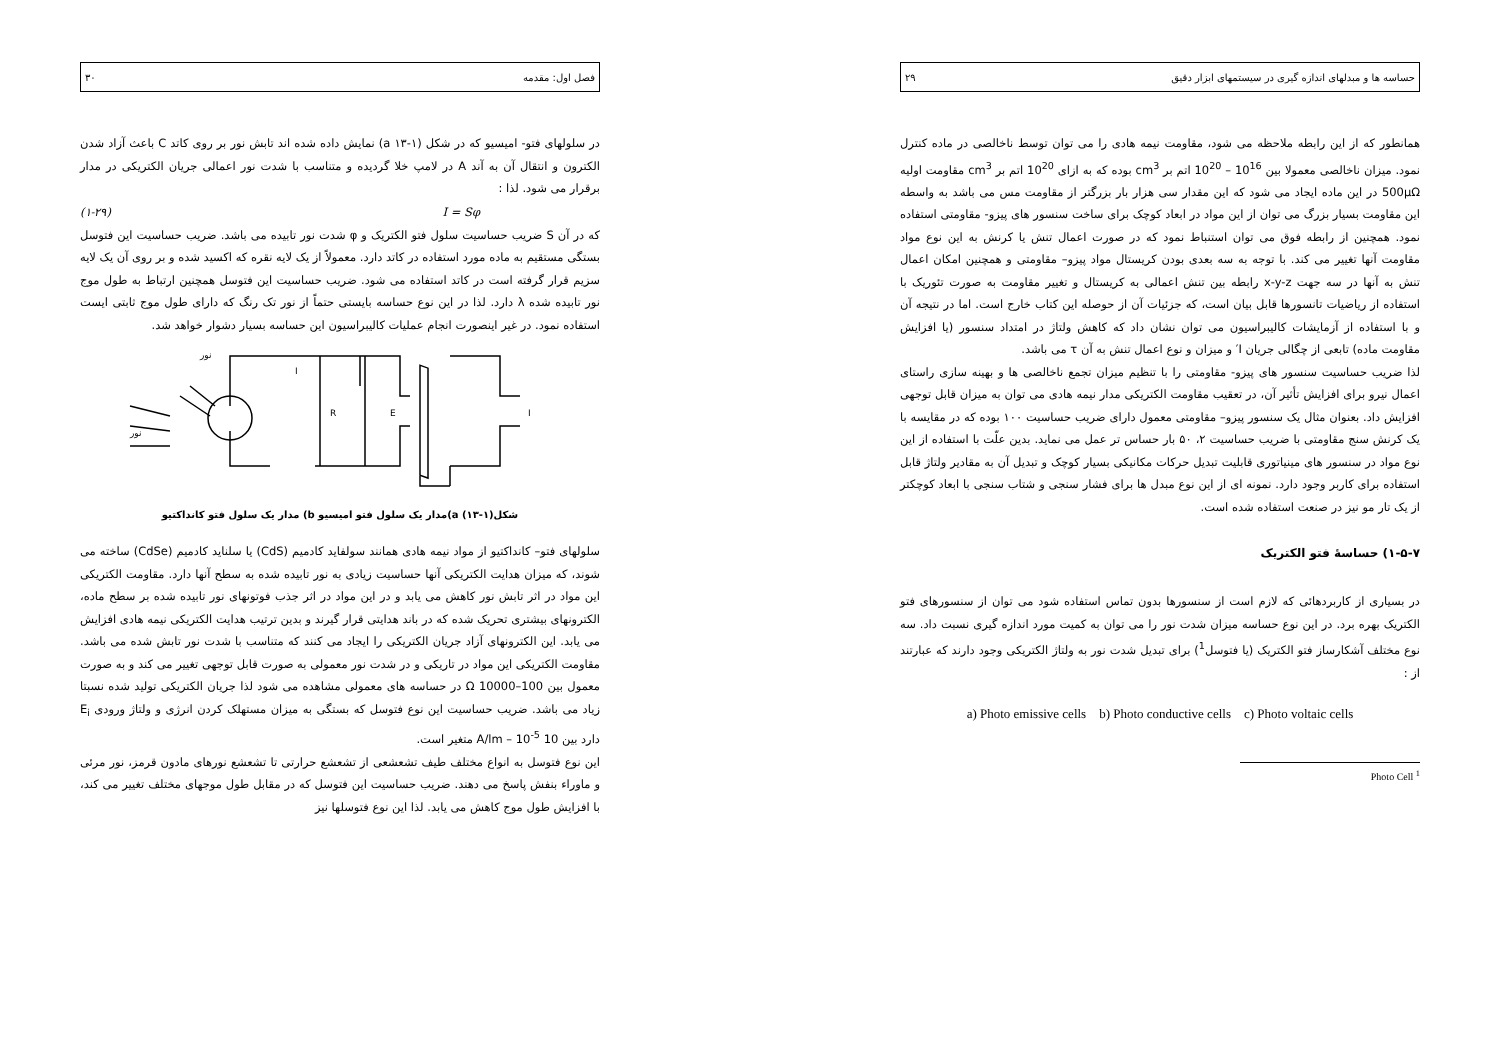فصل اول: مقدمه ۳۰
در سلولهای فتو- امیسیو که در شکل (۱-۱۳ a) نمایش داده شده اند تابش نور بر روی کاتد C باعث آزاد شدن الکترون و انتقال آن به آند A در لامپ خلا گردیده و متناسب با شدت نور اعمالی جریان الکتریکی در مدار برقرار می شود. لذا :
I = Sφ (۱-۲۹)
که در آن S ضریب حساسیت سلول فتو الکتریک و φ شدت نور تابیده می باشد. ضریب حساسیت این فتوسل بستگی مستقیم به ماده مورد استفاده در کاتد دارد. معمولاً از یک لایه نقره که اکسید شده و بر روی آن یک لایه سزیم قرار گرفته است در کاتد استفاده می شود. ضریب حساسیت این فتوسل همچنین ارتباط به طول موج نور تابیده شده λ دارد. لذا در این نوع حساسه بایستی حتماً از نور تک رنگ که دارای طول موج ثابتی ایست استفاده نمود. در غیر اینصورت انجام عملیات کالیبراسیون این حساسه بسیار دشوار خواهد شد.
نور
نور
I
R
E
I
شکل(۱-۱۳) a)مدار یک سلول فتو امیسیو b) مدار یک سلول فتو کانداکتیو
سلولهای فتو– کانداکتیو از مواد نیمه هادی همانند سولفاید کادمیم (CdS) یا سلناید کادمیم (CdSe) ساخته می شوند، که میزان هدایت الکتریکی آنها حساسیت زیادی به نور تابیده شده به سطح آنها دارد. مقاومت الکتریکی این مواد در اثر تابش نور کاهش می یابد و در این مواد در اثر جذب فوتونهای نور تابیده شده بر سطح ماده، الکترونهای بیشتری تحریک شده که در باند هدایتی قرار گیرند و بدین ترتیب هدایت الکتریکی نیمه هادی افزایش می یابد. این الکترونهای آزاد جریان الکتریکی را ایجاد می کنند که متناسب با شدت نور تابش شده می باشد. مقاومت الکتریکی این مواد در تاریکی و در شدت نور معمولی به صورت قابل توجهی تغییر می کند و به صورت معمول بین Ω 10000–100 در حساسه های معمولی مشاهده می شود لذا جریان الکتریکی تولید شده نسبتا زیاد می باشد. ضریب حساسیت این نوع فتوسل که بستگی به میزان مستهلک کردن انرژی و ولتاژ ورودی E<sub>i</sub> دارد بین 10 A/lm – 10<sup>-5</sup> متغیر است.
این نوع فتوسل به انواع مختلف طیف تشعشعی از تشعشع حرارتی تا تشعشع نورهای مادون قرمز، نور مرئی و ماوراء بنفش پاسخ می دهند. ضریب حساسیت این فتوسل که در مقابل طول موجهای مختلف تغییر می کند، با افزایش طول موج کاهش می یابد. لذا این نوع فتوسلها نیز
حساسه ها و مبدلهای اندازه گیری در سیستمهای ابزار دقیق ۲۹
همانطور که از این رابطه ملاحظه می شود، مقاومت نیمه هادی را می توان توسط ناخالصی در ماده کنترل نمود. میزان ناخالصی معمولا بین 10<sup>16</sup> – 10<sup>20</sup> اتم بر cm<sup>3</sup> بوده که به ازای 10<sup>20</sup> اتم بر cm<sup>3</sup> مقاومت اولیه 500μΩ در این ماده ایجاد می شود که این مقدار سی هزار بار بزرگتر از مقاومت مس می باشد به واسطه این مقاومت بسیار بزرگ می توان از این مواد در ابعاد کوچک برای ساخت سنسور های پیزو- مقاومتی استفاده نمود. همچنین از رابطه فوق می توان استنباط نمود که در صورت اعمال تنش یا کرنش به این نوع مواد مقاومت آنها تغییر می کند. با توجه به سه بعدی بودن کریستال مواد پیزو– مقاومتی و همچنین امکان اعمال تنش به آنها در سه جهت x-y-z رابطه بین تنش اعمالی به کریستال و تغییر مقاومت به صورت تئوریک با استفاده از ریاضیات تانسورها قابل بیان است، که جزئیات آن از حوصله این کتاب خارج است. اما در نتیجه آن و با استفاده از آزمایشات کالیبراسیون می توان نشان داد که کاهش ولتاژ در امتداد سنسور (یا افزایش مقاومت ماده) تابعی از چگالی جریان I′ و میزان و نوع اعمال تنش به آن τ می باشد.
لذا ضریب حساسیت سنسور های پیزو- مقاومتی را با تنظیم میزان تجمع ناخالصی ها و بهینه سازی راستای اعمال نیرو برای افزایش تأثیر آن، در تعقیب مقاومت الکتریکی مدار نیمه هادی می توان به میزان قابل توجهی افزایش داد. بعنوان مثال یک سنسور پیزو– مقاومتی معمول دارای ضریب حساسیت ۱۰۰ بوده که در مقایسه با یک کرنش سنج مقاومتی با ضریب حساسیت ۲، ۵۰ بار حساس تر عمل می نماید. بدین علّت با استفاده از این نوع مواد در سنسور های مینیاتوری قابلیت تبدیل حرکات مکانیکی بسیار کوچک و تبدیل آن به مقادیر ولتاژ قابل استفاده برای کاربر وجود دارد. نمونه ای از این نوع مبدل ها برای فشار سنجی و شتاب سنجی با ابعاد کوچکتر از یک تار مو نیز در صنعت استفاده شده است.
۱-۵-۷) حساسهٔ فتو الکتریک
در بسیاری از کاربردهائی که لازم است از سنسورها بدون تماس استفاده شود می توان از سنسورهای فتو الکتریک بهره برد. در این نوع حساسه میزان شدت نور را می توان به کمیت مورد اندازه گیری نسبت داد. سه نوع مختلف آشکارساز فتو الکتریک (یا فتوسل<sup>1</sup>) برای تبدیل شدت نور به ولتاژ الکتریکی وجود دارند که عبارتند از :
a) Photo emissive cells b) Photo conductive cells c) Photo voltaic cells
Photo Cell <sup>1</sup>